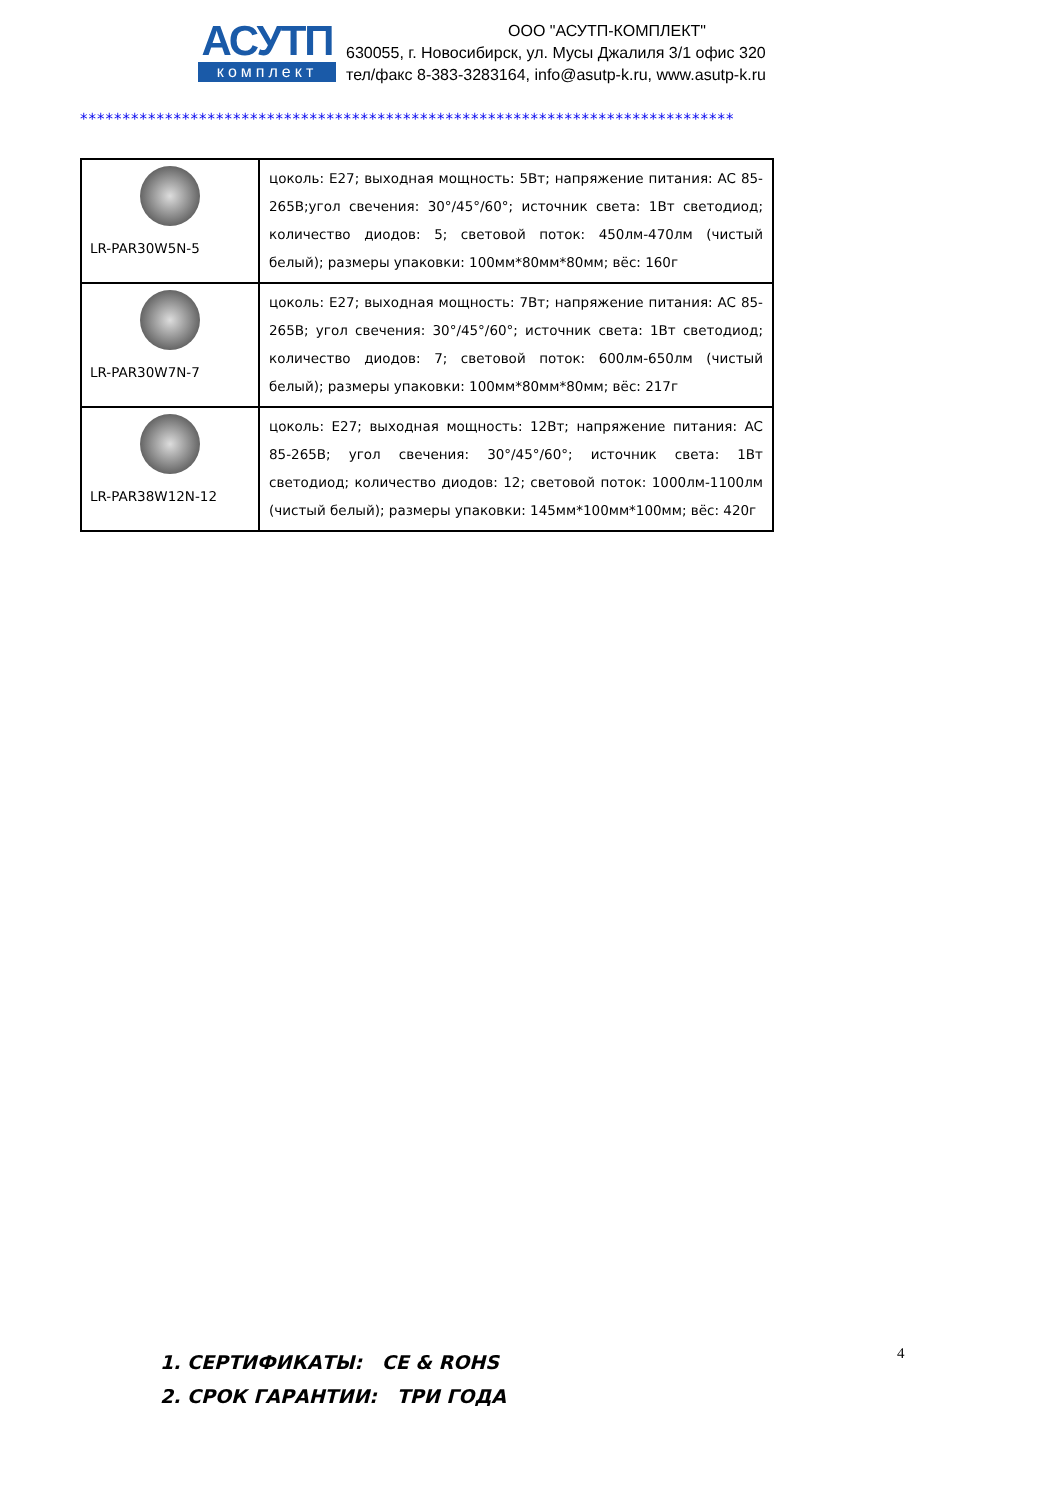АСУТП
комплект
ООО "АСУТП-КОМПЛЕКТ"
630055, г. Новосибирск, ул. Мусы Джалиля 3/1 офис 320
тел/факс 8-383-3283164, info@asutp-k.ru, www.asutp-k.ru
*****************************************************************************
| LR-PAR30W5N-5 | цоколь: E27; выходная мощность: 5Вт; напряжение питания: AC 85-265В;угол свечения: 30°/45°/60°; источник света: 1Вт светодиод; количество диодов: 5; световой поток: 450лм-470лм (чистый белый); размеры упаковки: 100мм*80мм*80мм; вёс: 160г |
| LR-PAR30W7N-7 | цоколь: E27; выходная мощность: 7Вт; напряжение питания: AC 85-265В; угол свечения: 30°/45°/60°; источник света: 1Вт светодиод; количество диодов: 7; световой поток: 600лм-650лм (чистый белый); размеры упаковки: 100мм*80мм*80мм; вёс: 217г |
| LR-PAR38W12N-12 | цоколь: E27; выходная мощность: 12Вт; напряжение питания: AC 85-265В; угол свечения: 30°/45°/60°; источник света: 1Вт светодиод; количество диодов: 12; световой поток: 1000лм-1100лм (чистый белый); размеры упаковки: 145мм*100мм*100мм; вёс: 420г |
1. СЕРТИФИКАТЫ: CE & ROHS
2. СРОК ГАРАНТИИ: ТРИ ГОДА
4